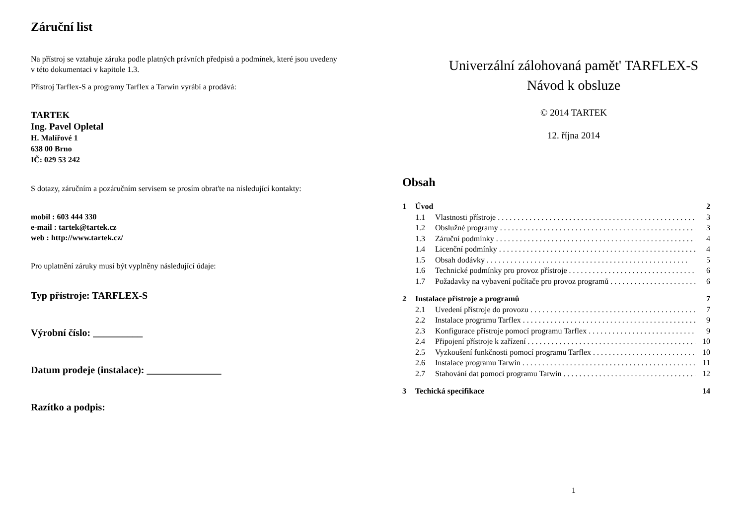Záruční list
Na přístroj se vztahuje záruka podle platných právních předpisů a podmínek, které jsou uvedeny v této dokumentaci v kapitole 1.3.
Přístroj Tarflex-S a programy Tarflex a Tarwin vyrábí a prodává:
TARTEK
Ing. Pavel Opletal
H. Malířové 1
638 00 Brno
IČ: 029 53 242
S dotazy, záručním a pozáručním servisem se prosím obrat'te na nísledující kontakty:
mobil : 603 444 330
e-mail : tartek@tartek.cz
web : http://www.tartek.cz/
Pro uplatnění záruky musí být vyplněny následující údaje:
Typ přístroje: TARFLEX-S
Výrobní číslo: __________
Datum prodeje (instalace): _______________
Razítko a podpis:
Univerzální zálohovaná pamět' TARFLEX-S
Návod k obsluze
© 2014 TARTEK
12. října 2014
Obsah
1 Úvod 2
1.1 Vlastnosti přístroje 3
1.2 Obslužné programy 3
1.3 Záruční podmínky 4
1.4 Licenční podmínky 4
1.5 Obsah dodávky 5
1.6 Technické podmínky pro provoz přístroje 6
1.7 Požadavky na vybavení počítače pro provoz programů 6
2 Instalace přístroje a programů 7
2.1 Uvedení přístroje do provozu 7
2.2 Instalace programu Tarflex 9
2.3 Konfigurace přístroje pomocí programu Tarflex 9
2.4 Připojení přístroje k zařízení 10
2.5 Vyzkoušení funkčnosti pomocí programu Tarflex 10
2.6 Instalace programu Tarwin 11
2.7 Stahování dat pomocí programu Tarwin 12
3 Techická specifikace 14
1